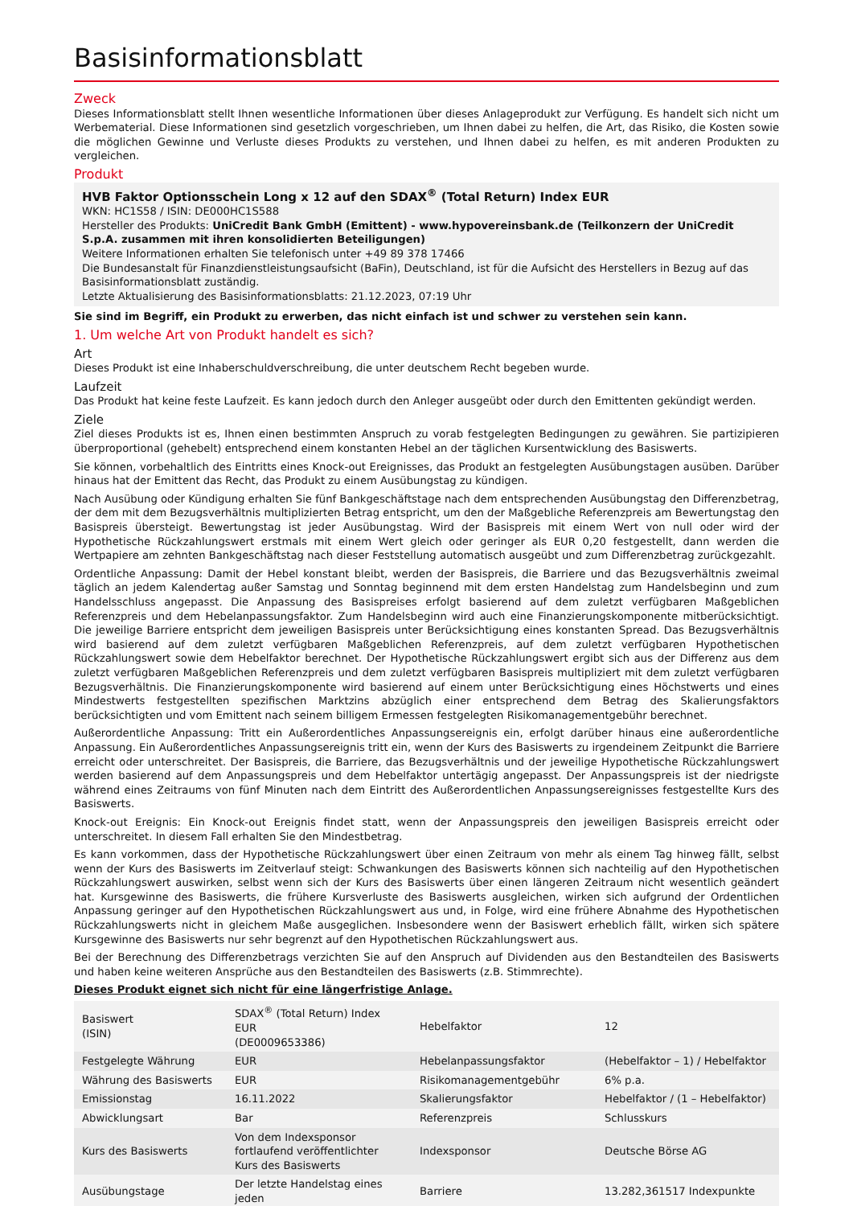Basisinformationsblatt
Zweck
Dieses Informationsblatt stellt Ihnen wesentliche Informationen über dieses Anlageprodukt zur Verfügung. Es handelt sich nicht um Werbematerial. Diese Informationen sind gesetzlich vorgeschrieben, um Ihnen dabei zu helfen, die Art, das Risiko, die Kosten sowie die möglichen Gewinne und Verluste dieses Produkts zu verstehen, und Ihnen dabei zu helfen, es mit anderen Produkten zu vergleichen.
Produkt
HVB Faktor Optionsschein Long x 12 auf den SDAX<sup>®</sup> (Total Return) Index EUR
WKN: HC1S58 / ISIN: DE000HC1S588
Hersteller des Produkts: UniCredit Bank GmbH (Emittent) - www.hypovereinsbank.de (Teilkonzern der UniCredit S.p.A. zusammen mit ihren konsolidierten Beteiligungen)
Weitere Informationen erhalten Sie telefonisch unter +49 89 378 17466
Die Bundesanstalt für Finanzdienstleistungsaufsicht (BaFin), Deutschland, ist für die Aufsicht des Herstellers in Bezug auf das Basisinformationsblatt zuständig.
Letzte Aktualisierung des Basisinformationsblatts: 21.12.2023, 07:19 Uhr
Sie sind im Begriff, ein Produkt zu erwerben, das nicht einfach ist und schwer zu verstehen sein kann.
1. Um welche Art von Produkt handelt es sich?
Art
Dieses Produkt ist eine Inhaberschuldverschreibung, die unter deutschem Recht begeben wurde.
Laufzeit
Das Produkt hat keine feste Laufzeit. Es kann jedoch durch den Anleger ausgeübt oder durch den Emittenten gekündigt werden.
Ziele
Ziel dieses Produkts ist es, Ihnen einen bestimmten Anspruch zu vorab festgelegten Bedingungen zu gewähren. Sie partizipieren überproportional (gehebelt) entsprechend einem konstanten Hebel an der täglichen Kursentwicklung des Basiswerts.
Sie können, vorbehaltlich des Eintritts eines Knock-out Ereignisses, das Produkt an festgelegten Ausübungstagen ausüben. Darüber hinaus hat der Emittent das Recht, das Produkt zu einem Ausübungstag zu kündigen.
Nach Ausübung oder Kündigung erhalten Sie fünf Bankgeschäftstage nach dem entsprechenden Ausübungstag den Differenzbetrag, der dem mit dem Bezugsverhältnis multiplizierten Betrag entspricht, um den der Maßgebliche Referenzpreis am Bewertungstag den Basispreis übersteigt. Bewertungstag ist jeder Ausübungstag. Wird der Basispreis mit einem Wert von null oder wird der Hypothetische Rückzahlungswert erstmals mit einem Wert gleich oder geringer als EUR 0,20 festgestellt, dann werden die Wertpapiere am zehnten Bankgeschäftstag nach dieser Feststellung automatisch ausgeübt und zum Differenzbetrag zurückgezahlt.
Ordentliche Anpassung: Damit der Hebel konstant bleibt, werden der Basispreis, die Barriere und das Bezugsverhältnis zweimal täglich an jedem Kalendertag außer Samstag und Sonntag beginnend mit dem ersten Handelstag zum Handelsbeginn und zum Handelsschluss angepasst. Die Anpassung des Basispreises erfolgt basierend auf dem zuletzt verfügbaren Maßgeblichen Referenzpreis und dem Hebelanpassungsfaktor. Zum Handelsbeginn wird auch eine Finanzierungskomponente mitberücksichtigt. Die jeweilige Barriere entspricht dem jeweiligen Basispreis unter Berücksichtigung eines konstanten Spread. Das Bezugsverhältnis wird basierend auf dem zuletzt verfügbaren Maßgeblichen Referenzpreis, auf dem zuletzt verfügbaren Hypothetischen Rückzahlungswert sowie dem Hebelfaktor berechnet. Der Hypothetische Rückzahlungswert ergibt sich aus der Differenz aus dem zuletzt verfügbaren Maßgeblichen Referenzpreis und dem zuletzt verfügbaren Basispreis multipliziert mit dem zuletzt verfügbaren Bezugsverhältnis. Die Finanzierungskomponente wird basierend auf einem unter Berücksichtigung eines Höchstwerts und eines Mindestwerts festgestellten spezifischen Marktzins abzüglich einer entsprechend dem Betrag des Skalierungsfaktors berücksichtigten und vom Emittent nach seinem billigem Ermessen festgelegten Risikomanagementgebühr berechnet.
Außerordentliche Anpassung: Tritt ein Außerordentliches Anpassungsereignis ein, erfolgt darüber hinaus eine außerordentliche Anpassung. Ein Außerordentliches Anpassungsereignis tritt ein, wenn der Kurs des Basiswerts zu irgendeinem Zeitpunkt die Barriere erreicht oder unterschreitet. Der Basispreis, die Barriere, das Bezugsverhältnis und der jeweilige Hypothetische Rückzahlungswert werden basierend auf dem Anpassungspreis und dem Hebelfaktor untertägig angepasst. Der Anpassungspreis ist der niedrigste während eines Zeitraums von fünf Minuten nach dem Eintritt des Außerordentlichen Anpassungsereignisses festgestellte Kurs des Basiswerts.
Knock-out Ereignis: Ein Knock-out Ereignis findet statt, wenn der Anpassungspreis den jeweiligen Basispreis erreicht oder unterschreitet. In diesem Fall erhalten Sie den Mindestbetrag.
Es kann vorkommen, dass der Hypothetische Rückzahlungswert über einen Zeitraum von mehr als einem Tag hinweg fällt, selbst wenn der Kurs des Basiswerts im Zeitverlauf steigt: Schwankungen des Basiswerts können sich nachteilig auf den Hypothetischen Rückzahlungswert auswirken, selbst wenn sich der Kurs des Basiswerts über einen längeren Zeitraum nicht wesentlich geändert hat. Kursgewinne des Basiswerts, die frühere Kursverluste des Basiswerts ausgleichen, wirken sich aufgrund der Ordentlichen Anpassung geringer auf den Hypothetischen Rückzahlungswert aus und, in Folge, wird eine frühere Abnahme des Hypothetischen Rückzahlungswerts nicht in gleichem Maße ausgeglichen. Insbesondere wenn der Basiswert erheblich fällt, wirken sich spätere Kursgewinne des Basiswerts nur sehr begrenzt auf den Hypothetischen Rückzahlungswert aus.
Bei der Berechnung des Differenzbetrags verzichten Sie auf den Anspruch auf Dividenden aus den Bestandteilen des Basiswerts und haben keine weiteren Ansprüche aus den Bestandteilen des Basiswerts (z.B. Stimmrechte).
Dieses Produkt eignet sich nicht für eine längerfristige Anlage.
| Basiswert (ISIN) | SDAX<sup>®</sup> (Total Return) Index EUR (DE0009653386) | Hebelfaktor | 12 |
| Festgelegte Währung | EUR | Hebelanpassungsfaktor | (Hebelfaktor – 1) / Hebelfaktor |
| Währung des Basiswerts | EUR | Risikomanagementgebühr | 6% p.a. |
| Emissionstag | 16.11.2022 | Skalierungsfaktor | Hebelfaktor / (1 – Hebelfaktor) |
| Abwicklungsart | Bar | Referenzpreis | Schlusskurs |
| Kurs des Basiswerts | Von dem Indexsponsor fortlaufend veröffentlichter Kurs des Basiswerts | Indexsponsor | Deutsche Börse AG |
| Ausübungstage | Der letzte Handelstag eines jeden | Barriere | 13.282,361517 Indexpunkte |